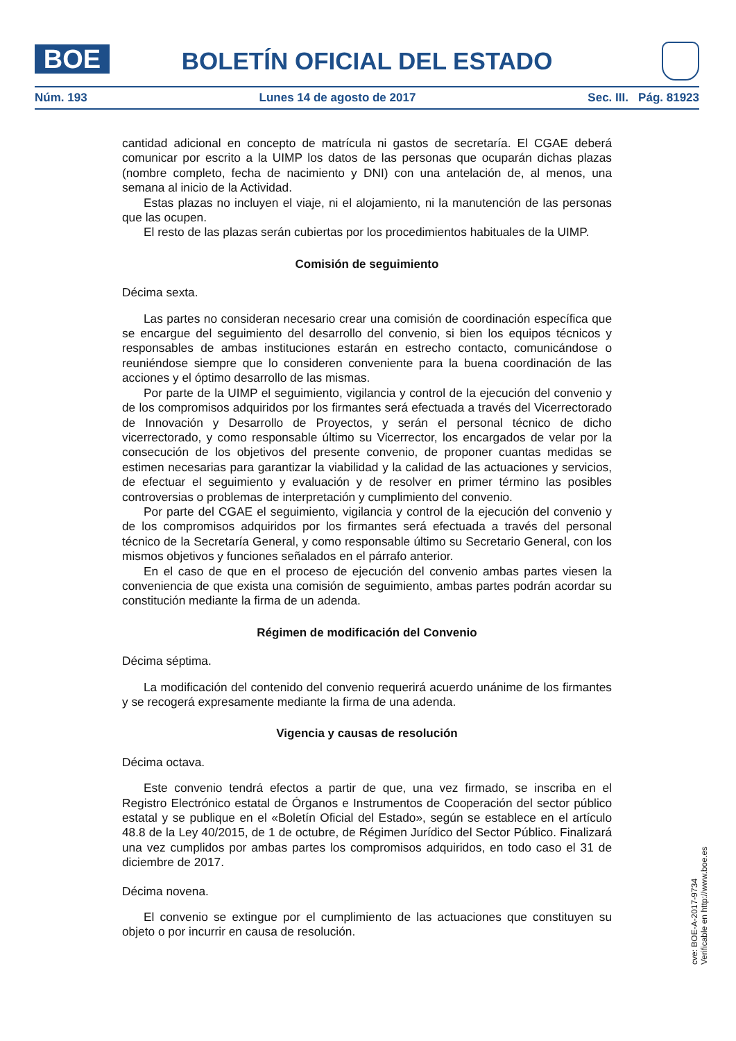BOE BOLETÍN OFICIAL DEL ESTADO
Núm. 193 Lunes 14 de agosto de 2017 Sec. III. Pág. 81923
cantidad adicional en concepto de matrícula ni gastos de secretaría. El CGAE deberá comunicar por escrito a la UIMP los datos de las personas que ocuparán dichas plazas (nombre completo, fecha de nacimiento y DNI) con una antelación de, al menos, una semana al inicio de la Actividad.
Estas plazas no incluyen el viaje, ni el alojamiento, ni la manutención de las personas que las ocupen.
El resto de las plazas serán cubiertas por los procedimientos habituales de la UIMP.
Comisión de seguimiento
Décima sexta.
Las partes no consideran necesario crear una comisión de coordinación específica que se encargue del seguimiento del desarrollo del convenio, si bien los equipos técnicos y responsables de ambas instituciones estarán en estrecho contacto, comunicándose o reuniéndose siempre que lo consideren conveniente para la buena coordinación de las acciones y el óptimo desarrollo de las mismas.
Por parte de la UIMP el seguimiento, vigilancia y control de la ejecución del convenio y de los compromisos adquiridos por los firmantes será efectuada a través del Vicerrectorado de Innovación y Desarrollo de Proyectos, y serán el personal técnico de dicho vicerrectorado, y como responsable último su Vicerrector, los encargados de velar por la consecución de los objetivos del presente convenio, de proponer cuantas medidas se estimen necesarias para garantizar la viabilidad y la calidad de las actuaciones y servicios, de efectuar el seguimiento y evaluación y de resolver en primer término las posibles controversias o problemas de interpretación y cumplimiento del convenio.
Por parte del CGAE el seguimiento, vigilancia y control de la ejecución del convenio y de los compromisos adquiridos por los firmantes será efectuada a través del personal técnico de la Secretaría General, y como responsable último su Secretario General, con los mismos objetivos y funciones señalados en el párrafo anterior.
En el caso de que en el proceso de ejecución del convenio ambas partes viesen la conveniencia de que exista una comisión de seguimiento, ambas partes podrán acordar su constitución mediante la firma de un adenda.
Régimen de modificación del Convenio
Décima séptima.
La modificación del contenido del convenio requerirá acuerdo unánime de los firmantes y se recogerá expresamente mediante la firma de una adenda.
Vigencia y causas de resolución
Décima octava.
Este convenio tendrá efectos a partir de que, una vez firmado, se inscriba en el Registro Electrónico estatal de Órganos e Instrumentos de Cooperación del sector público estatal y se publique en el «Boletín Oficial del Estado», según se establece en el artículo 48.8 de la Ley 40/2015, de 1 de octubre, de Régimen Jurídico del Sector Público. Finalizará una vez cumplidos por ambas partes los compromisos adquiridos, en todo caso el 31 de diciembre de 2017.
Décima novena.
El convenio se extingue por el cumplimiento de las actuaciones que constituyen su objeto o por incurrir en causa de resolución.
cve: BOE-A-2017-9734
Verificable en http://www.boe.es